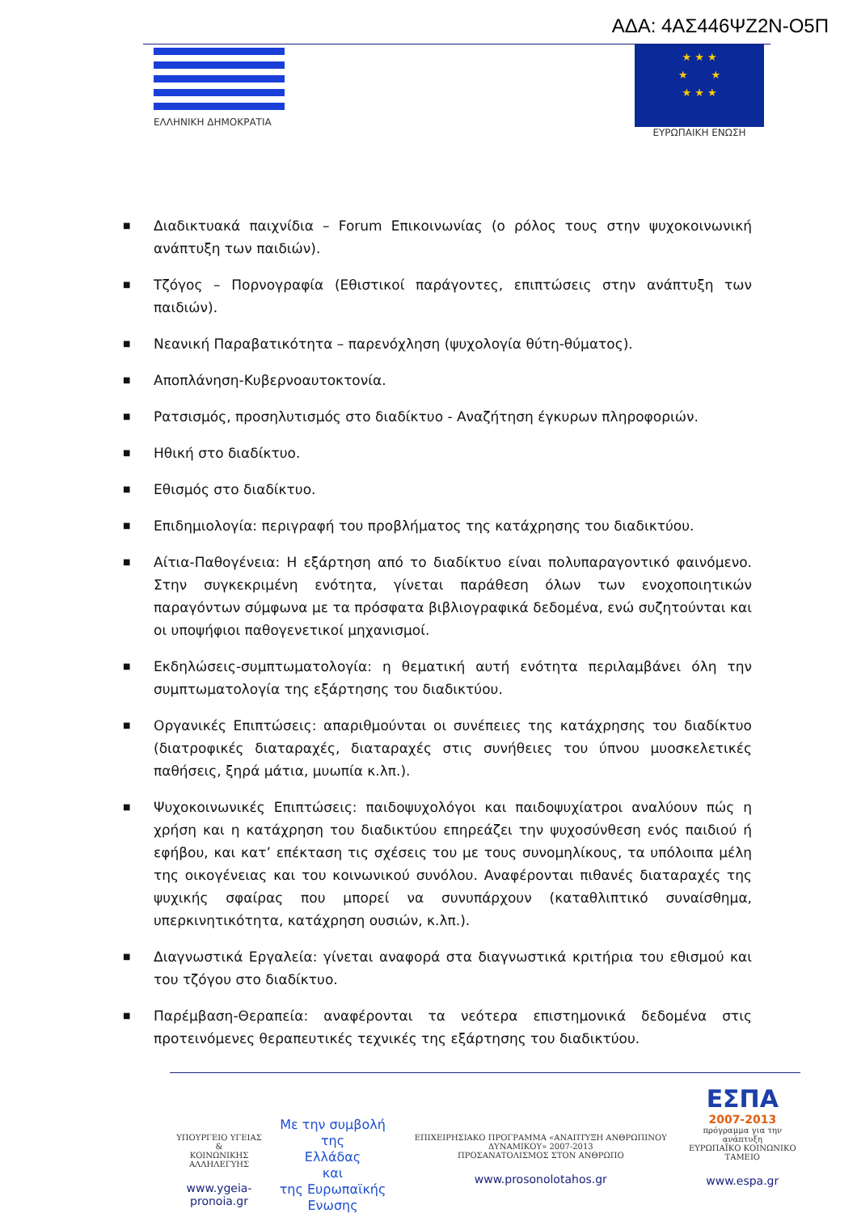ΑΔΑ: 4ΑΣ446ΨΖ2Ν-Ο5Π
ΕΛΛΗΝΙΚΗ ΔΗΜΟΚΡΑΤΙΑ
★ ★ ★
★ ★
★ ★ ★
ΕΥΡΩΠΑΙΚΗ ΕΝΩΣΗ
■ Διαδικτυακά παιχνίδια – Forum Επικοινωνίας (ο ρόλος τους στην ψυχοκοινωνική ανάπτυξη των παιδιών).
■ Τζόγος – Πορνογραφία (Εθιστικοί παράγοντες, επιπτώσεις στην ανάπτυξη των παιδιών).
■ Νεανική Παραβατικότητα – παρενόχληση (ψυχολογία θύτη-θύματος).
■ Αποπλάνηση-Κυβερνοαυτοκτονία.
■ Ρατσισμός, προσηλυτισμός στο διαδίκτυο - Αναζήτηση έγκυρων πληροφοριών.
■ Ηθική στο διαδίκτυο.
■ Εθισμός στο διαδίκτυο.
■ Επιδημιολογία: περιγραφή του προβλήματος της κατάχρησης του διαδικτύου.
■ Αίτια-Παθογένεια: Η εξάρτηση από το διαδίκτυο είναι πολυπαραγοντικό φαινόμενο. Στην συγκεκριμένη ενότητα, γίνεται παράθεση όλων των ενοχοποιητικών παραγόντων σύμφωνα με τα πρόσφατα βιβλιογραφικά δεδομένα, ενώ συζητούνται και οι υποψήφιοι παθογενετικοί μηχανισμοί.
■ Εκδηλώσεις-συμπτωματολογία: η θεματική αυτή ενότητα περιλαμβάνει όλη την συμπτωματολογία της εξάρτησης του διαδικτύου.
■ Οργανικές Επιπτώσεις: απαριθμούνται οι συνέπειες της κατάχρησης του διαδίκτυο (διατροφικές διαταραχές, διαταραχές στις συνήθειες του ύπνου μυοσκελετικές παθήσεις, ξηρά μάτια, μυωπία κ.λπ.).
■ Ψυχοκοινωνικές Επιπτώσεις: παιδοψυχολόγοι και παιδοψυχίατροι αναλύουν πώς η χρήση και η κατάχρηση του διαδικτύου επηρεάζει την ψυχοσύνθεση ενός παιδιού ή εφήβου, και κατ’ επέκταση τις σχέσεις του με τους συνομηλίκους, τα υπόλοιπα μέλη της οικογένειας και του κοινωνικού συνόλου. Αναφέρονται πιθανές διαταραχές της ψυχικής σφαίρας που μπορεί να συνυπάρχουν (καταθλιπτικό συναίσθημα, υπερκινητικότητα, κατάχρηση ουσιών, κ.λπ.).
■ Διαγνωστικά Εργαλεία: γίνεται αναφορά στα διαγνωστικά κριτήρια του εθισμού και του τζόγου στο διαδίκτυο.
■ Παρέμβαση-Θεραπεία: αναφέρονται τα νεότερα επιστημονικά δεδομένα στις προτεινόμενες θεραπευτικές τεχνικές της εξάρτησης του διαδικτύου.
ΥΠΟΥΡΓΕΙΟ ΥΓΕΙΑΣ
&
ΚΟΙΝΩΝΙΚΗΣ ΑΛΛΗΛΕΓΥΗΣ
www.ygeia-pronoia.gr
Με την συμβολή της
Ελλάδας
και
της Ευρωπαϊκής Ενωσης
ΕΠΙΧΕΙΡΗΣΙΑΚΟ ΠΡΟΓΡΑΜΜΑ «ΑΝΑΠΤΥΞΗ ΑΝΘΡΩΠΙΝΟΥ ΔΥΝΑΜΙΚΟΥ» 2007-2013
ΠΡΟΣΑΝΑΤΟΛΙΣΜΟΣ ΣΤΟΝ ΑΝΘΡΩΠΟ
www.prosonolotahos.gr
ΕΣΠΑ
2007-2013
πρόγραμμα για την ανάπτυξη
ΕΥΡΩΠΑΪΚΟ ΚΟΙΝΩΝΙΚΟ ΤΑΜΕΙΟ
www.espa.gr